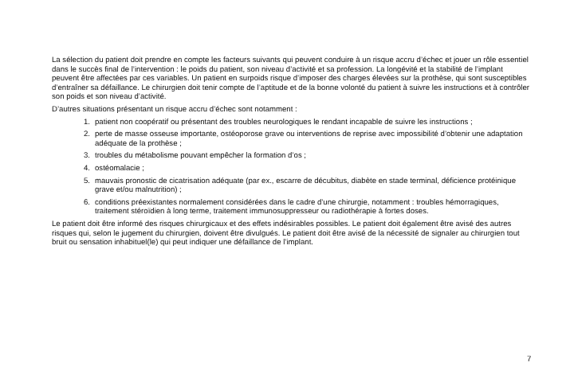La sélection du patient doit prendre en compte les facteurs suivants qui peuvent conduire à un risque accru d’échec et jouer un rôle essentiel dans le succès final de l’intervention : le poids du patient, son niveau d’activité et sa profession. La longévité et la stabilité de l’implant peuvent être affectées par ces variables. Un patient en surpoids risque d’imposer des charges élevées sur la prothèse, qui sont susceptibles d’entraîner sa défaillance. Le chirurgien doit tenir compte de l’aptitude et de la bonne volonté du patient à suivre les instructions et à contrôler son poids et son niveau d’activité.
D’autres situations présentant un risque accru d’échec sont notamment :
1. patient non coopératif ou présentant des troubles neurologiques le rendant incapable de suivre les instructions ;
2. perte de masse osseuse importante, ostéoporose grave ou interventions de reprise avec impossibilité d’obtenir une adaptation adéquate de la prothèse ;
3. troubles du métabolisme pouvant empêcher la formation d’os ;
4. ostéomalacie ;
5. mauvais pronostic de cicatrisation adéquate (par ex., escarre de décubitus, diabète en stade terminal, déficience protéinique grave et/ou malnutrition) ;
6. conditions préexistantes normalement considérées dans le cadre d’une chirurgie, notamment : troubles hémorragiques, traitement stéroïdien à long terme, traitement immunosuppresseur ou radiothérapie à fortes doses.
Le patient doit être informé des risques chirurgicaux et des effets indésirables possibles. Le patient doit également être avisé des autres risques qui, selon le jugement du chirurgien, doivent être divulgués. Le patient doit être avisé de la nécessité de signaler au chirurgien tout bruit ou sensation inhabituel(le) qui peut indiquer une défaillance de l’implant.
7